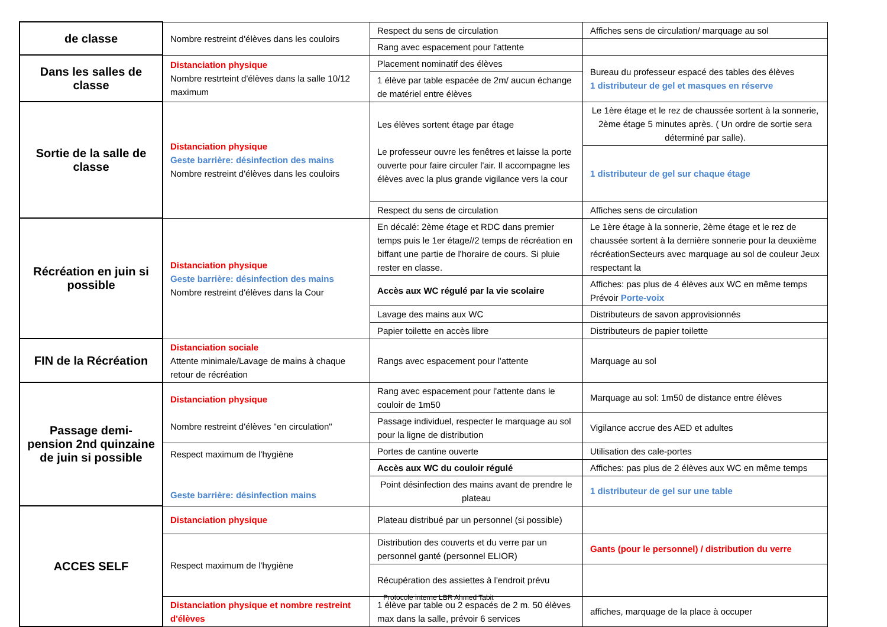| de classe | Nombre restreint d'élèves dans les couloirs | Respect du sens de circulation | Affiches sens de circulation/ marquage au sol |
| | | Rang avec espacement pour l'attente | |
| Dans les salles de classe | Distanciation physique Nombre restrteint d'élèves dans la salle 10/12 maximum | Placement nominatif des élèves | Bureau du professeur espacé des tables des élèves 1 distributeur de gel et masques en réserve |
| | | 1 élève par table espacée de 2m/ aucun échange de matériel entre élèves | |
| Sortie de la salle de classe | Distanciation physique Geste barrière: désinfection des mains Nombre restreint d'élèves dans les couloirs | Les élèves sortent étage par étage Le professeur ouvre les fenêtres et laisse la porte ouverte pour faire circuler l'air. Il accompagne les élèves avec la plus grande vigilance vers la cour | Le 1ère étage et le rez de chaussée sortent à la sonnerie, 2ème étage 5 minutes après. ( Un ordre de sortie sera déterminé par salle). |
| | | | 1 distributeur de gel sur chaque étage |
| | | Respect du sens de circulation | Affiches sens de circulation |
| Récréation en juin si possible | Distanciation physique Geste barrière: désinfection des mains Nombre restreint d'élèves dans la Cour | En décalé: 2ème étage et RDC dans premier temps puis le 1er étage//2 temps de récréation en biffant une partie de l'horaire de cours. Si pluie rester en classe. | Le 1ère étage à la sonnerie, 2ème étage et le rez de chaussée sortent à la dernière sonnerie pour la deuxième récréationSecteurs avec marquage au sol de couleur Jeux respectant la |
| | | Accès aux WC régulé par la vie scolaire | Affiches: pas plus de 4 élèves aux WC en même temps Prévoir Porte-voix |
| | | Lavage des mains aux WC | Distributeurs de savon approvisionnés |
| | | Papier toilette en accès libre | Distributeurs de papier toilette |
| FIN de la Récréation | Distanciation sociale Attente minimale/Lavage de mains à chaque retour de récréation | Rangs avec espacement pour l'attente | Marquage au sol |
| Passage demi-pension 2nd quinzaine de juin si possible | Distanciation physique Nombre restreint d'élèves "en circulation" | Rang avec espacement pour l'attente dans le couloir de 1m50 | Marquage au sol: 1m50 de distance entre élèves |
| | | Passage individuel, respecter le marquage au sol pour la ligne de distribution | Vigilance accrue des AED et adultes |
| | Respect maximum de l'hygiène Geste barrière: désinfection mains | Portes de cantine ouverte | Utilisation des cale-portes |
| | | Accès aux WC du couloir régulé | Affiches: pas plus de 2 élèves aux WC en même temps |
| | | Point désinfection des mains avant de prendre le plateau | 1 distributeur de gel sur une table |
| ACCES SELF | Distanciation physique | Plateau distribué par un personnel (si possible) | |
| | Respect maximum de l'hygiène | Distribution des couverts et du verre par un personnel ganté (personnel ELIOR) | Gants (pour le personnel) / distribution du verre |
| | | Récupération des assiettes à l'endroit prévu | |
| | Distanciation physique et nombre restreint d'élèves | 1 élève par table ou 2 espacés de 2 m. 50 élèves max dans la salle, prévoir 6 services | affiches, marquage de la place à occuper |
Protocole interne LBR Ahmed Tabit